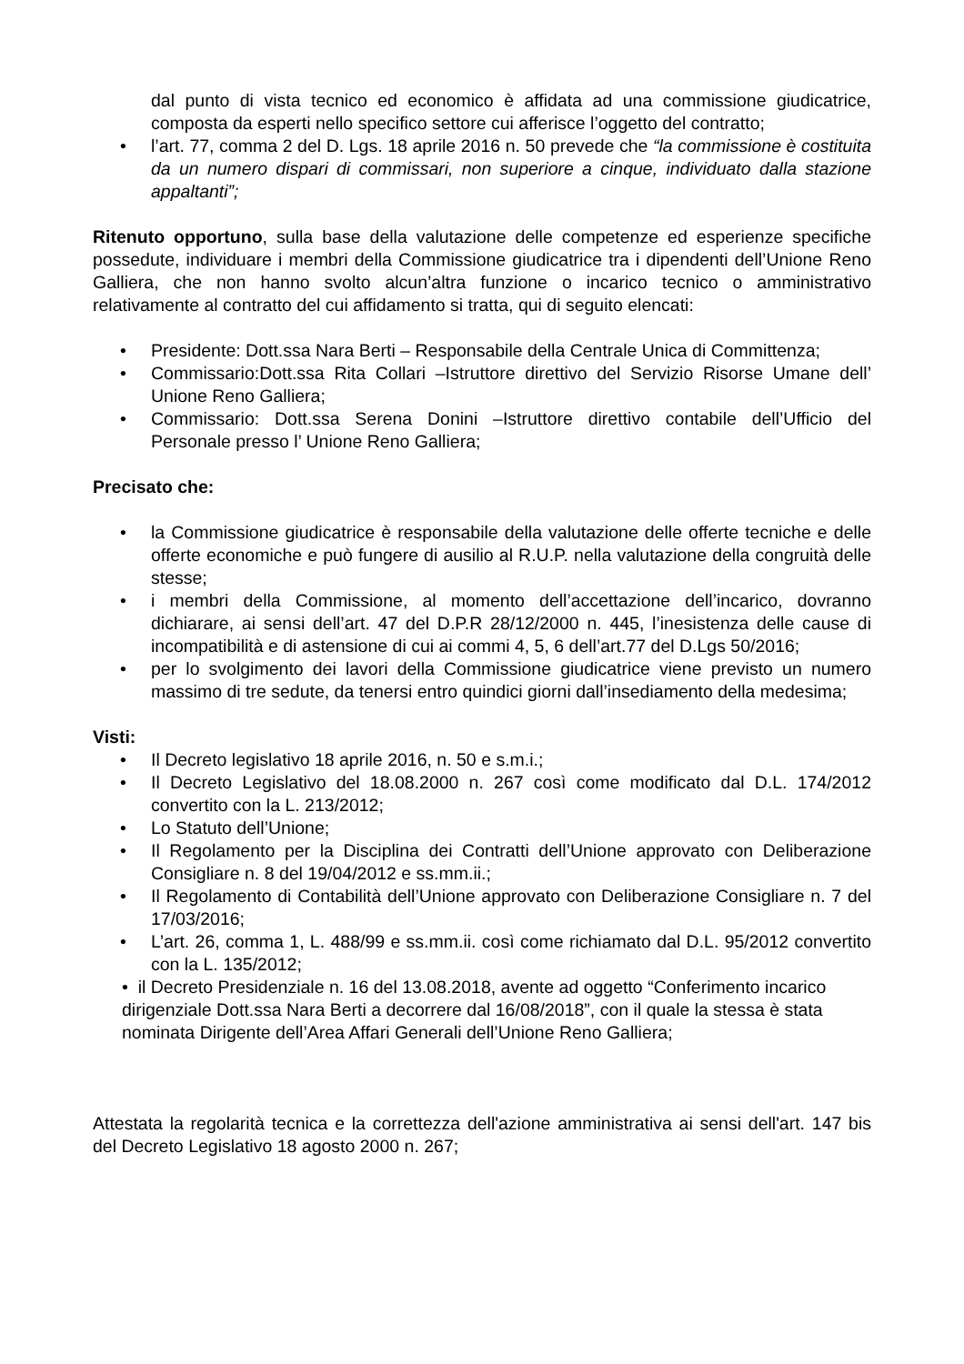dal punto di vista tecnico ed economico è affidata ad una commissione giudicatrice, composta da esperti nello specifico settore cui afferisce l’oggetto del contratto;
• l’art. 77, comma 2 del D. Lgs. 18 aprile 2016 n. 50 prevede che “la commissione è costituita da un numero dispari di commissari, non superiore a cinque, individuato dalla stazione appaltanti”;
Ritenuto opportuno, sulla base della valutazione delle competenze ed esperienze specifiche possedute, individuare i membri della Commissione giudicatrice tra i dipendenti dell’Unione Reno Galliera, che non hanno svolto alcun’altra funzione o incarico tecnico o amministrativo relativamente al contratto del cui affidamento si tratta, qui di seguito elencati:
• Presidente: Dott.ssa Nara Berti – Responsabile della Centrale Unica di Committenza;
• Commissario:Dott.ssa Rita Collari –Istruttore direttivo del Servizio Risorse Umane dell’ Unione Reno Galliera;
• Commissario: Dott.ssa Serena Donini –Istruttore direttivo contabile dell’Ufficio del Personale presso l’ Unione Reno Galliera;
Precisato che:
• la Commissione giudicatrice è responsabile della valutazione delle offerte tecniche e delle offerte economiche e può fungere di ausilio al R.U.P. nella valutazione della congruità delle stesse;
• i membri della Commissione, al momento dell’accettazione dell’incarico, dovranno dichiarare, ai sensi dell’art. 47 del D.P.R 28/12/2000 n. 445, l’inesistenza delle cause di incompatibilità e di astensione di cui ai commi 4, 5, 6 dell’art.77 del D.Lgs 50/2016;
• per lo svolgimento dei lavori della Commissione giudicatrice viene previsto un numero massimo di tre sedute, da tenersi entro quindici giorni dall’insediamento della medesima;
Visti:
• Il Decreto legislativo 18 aprile 2016, n. 50 e s.m.i.;
• Il Decreto Legislativo del 18.08.2000 n. 267 così come modificato dal D.L. 174/2012 convertito con la L. 213/2012;
• Lo Statuto dell’Unione;
• Il Regolamento per la Disciplina dei Contratti dell’Unione approvato con Deliberazione Consigliare n. 8 del 19/04/2012 e ss.mm.ii.;
• Il Regolamento di Contabilità dell’Unione approvato con Deliberazione Consigliare n. 7 del 17/03/2016;
• L’art. 26, comma 1, L. 488/99 e ss.mm.ii. così come richiamato dal D.L. 95/2012 convertito con la L. 135/2012;
• il Decreto Presidenziale n. 16 del 13.08.2018, avente ad oggetto “Conferimento incarico dirigenziale Dott.ssa Nara Berti a decorrere dal 16/08/2018”, con il quale la stessa è stata nominata Dirigente dell’Area Affari Generali dell’Unione Reno Galliera;
Attestata la regolarità tecnica e la correttezza dell'azione amministrativa ai sensi dell'art. 147 bis del Decreto Legislativo 18 agosto 2000 n. 267;